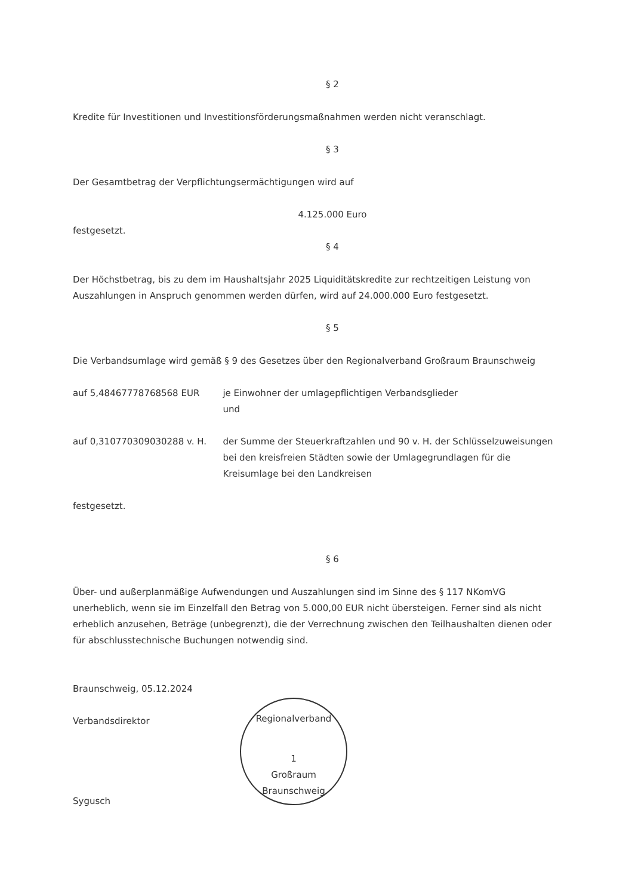§ 2
Kredite für Investitionen und Investitionsförderungsmaßnahmen werden nicht veranschlagt.
§ 3
Der Gesamtbetrag der Verpflichtungsermächtigungen wird auf
4.125.000 Euro
festgesetzt.
§ 4
Der Höchstbetrag, bis zu dem im Haushaltsjahr 2025 Liquiditätskredite zur rechtzeitigen Leistung von Auszahlungen in Anspruch genommen werden dürfen, wird auf 24.000.000 Euro festgesetzt.
§ 5
Die Verbandsumlage wird gemäß § 9 des Gesetzes über den Regionalverband Großraum Braunschweig
auf 5,48467778768568 EUR je Einwohner der umlagepflichtigen Verbandsglieder
und
auf 0,310770309030288 v. H. der Summe der Steuerkraftzahlen und 90 v. H. der Schlüsselzuweisungen bei den kreisfreien Städten sowie der Umlagegrundlagen für die Kreisumlage bei den Landkreisen
festgesetzt.
§ 6
Über- und außerplanmäßige Aufwendungen und Auszahlungen sind im Sinne des § 117 NKomVG unerheblich, wenn sie im Einzelfall den Betrag von 5.000,00 EUR nicht übersteigen. Ferner sind als nicht erheblich anzusehen, Beträge (unbegrenzt), die der Verrechnung zwischen den Teilhaushalten dienen oder für abschlusstechnische Buchungen notwendig sind.
Braunschweig, 05.12.2024
Verbandsdirektor
Sygusch
Regionalverband
1
Großraum Braunschweig